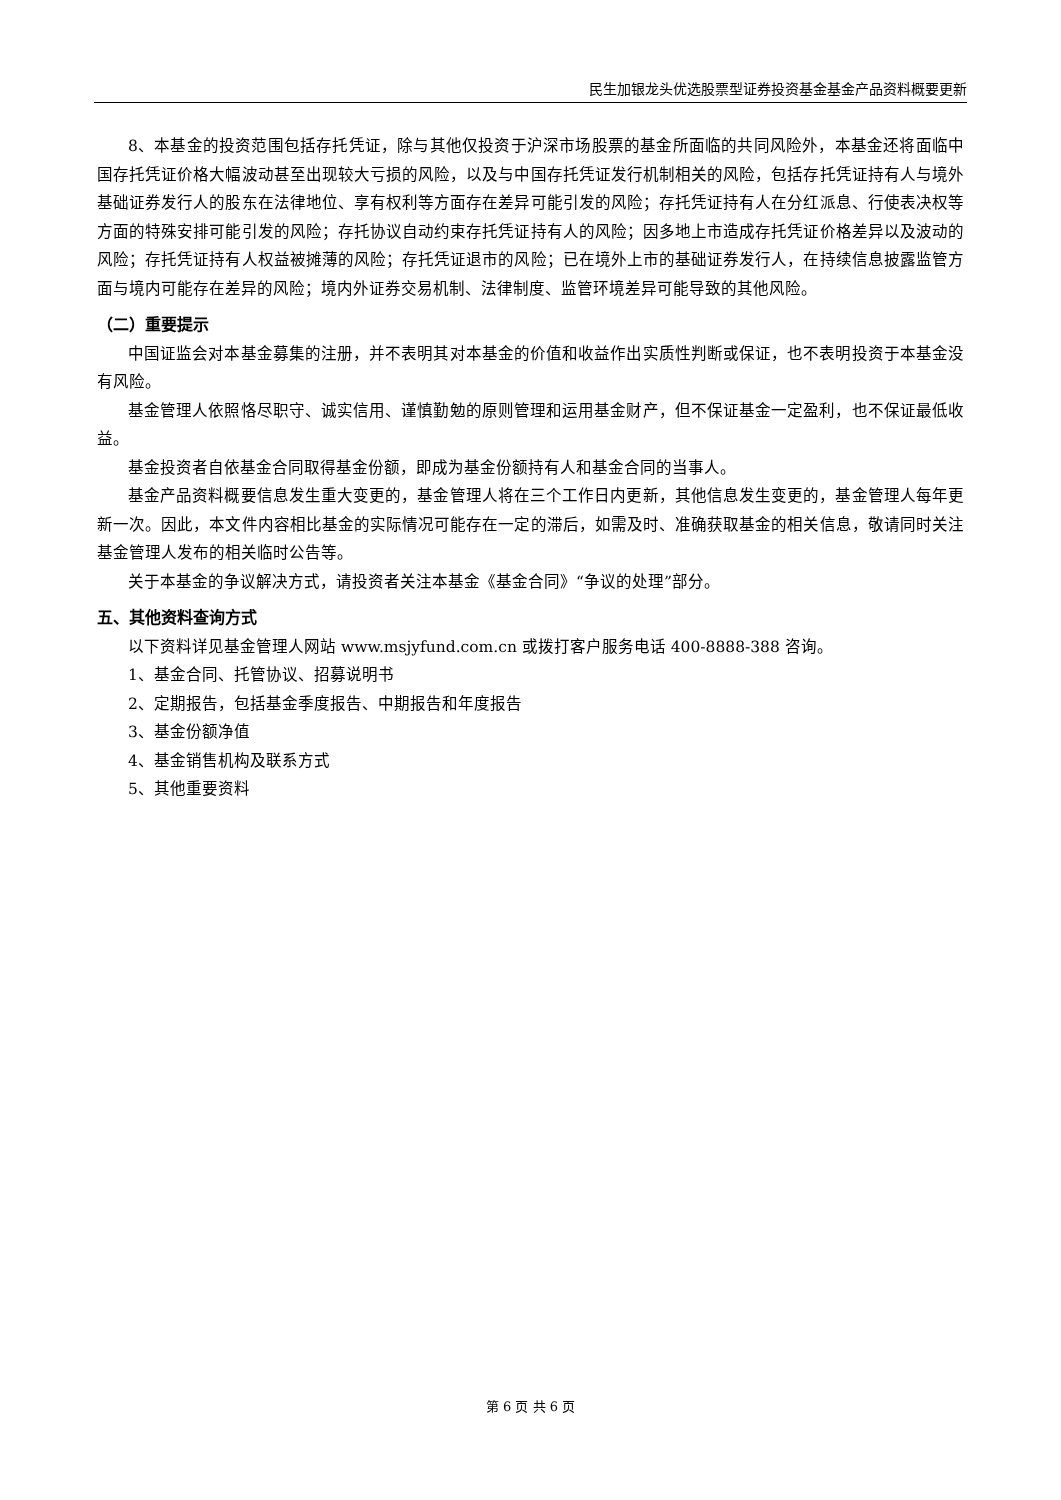民生加银龙头优选股票型证券投资基金基金产品资料概要更新
8、本基金的投资范围包括存托凭证，除与其他仅投资于沪深市场股票的基金所面临的共同风险外，本基金还将面临中国存托凭证价格大幅波动甚至出现较大亏损的风险，以及与中国存托凭证发行机制相关的风险，包括存托凭证持有人与境外基础证券发行人的股东在法律地位、享有权利等方面存在差异可能引发的风险；存托凭证持有人在分红派息、行使表决权等方面的特殊安排可能引发的风险；存托协议自动约束存托凭证持有人的风险；因多地上市造成存托凭证价格差异以及波动的风险；存托凭证持有人权益被摊薄的风险；存托凭证退市的风险；已在境外上市的基础证券发行人，在持续信息披露监管方面与境内可能存在差异的风险；境内外证券交易机制、法律制度、监管环境差异可能导致的其他风险。
（二）重要提示
中国证监会对本基金募集的注册，并不表明其对本基金的价值和收益作出实质性判断或保证，也不表明投资于本基金没有风险。
基金管理人依照恪尽职守、诚实信用、谨慎勤勉的原则管理和运用基金财产，但不保证基金一定盈利，也不保证最低收益。
基金投资者自依基金合同取得基金份额，即成为基金份额持有人和基金合同的当事人。
基金产品资料概要信息发生重大变更的，基金管理人将在三个工作日内更新，其他信息发生变更的，基金管理人每年更新一次。因此，本文件内容相比基金的实际情况可能存在一定的滞后，如需及时、准确获取基金的相关信息，敬请同时关注基金管理人发布的相关临时公告等。
关于本基金的争议解决方式，请投资者关注本基金《基金合同》“争议的处理”部分。
五、其他资料查询方式
以下资料详见基金管理人网站 www.msjyfund.com.cn 或拨打客户服务电话 400-8888-388 咨询。
1、基金合同、托管协议、招募说明书
2、定期报告，包括基金季度报告、中期报告和年度报告
3、基金份额净值
4、基金销售机构及联系方式
5、其他重要资料
第 6 页 共 6 页